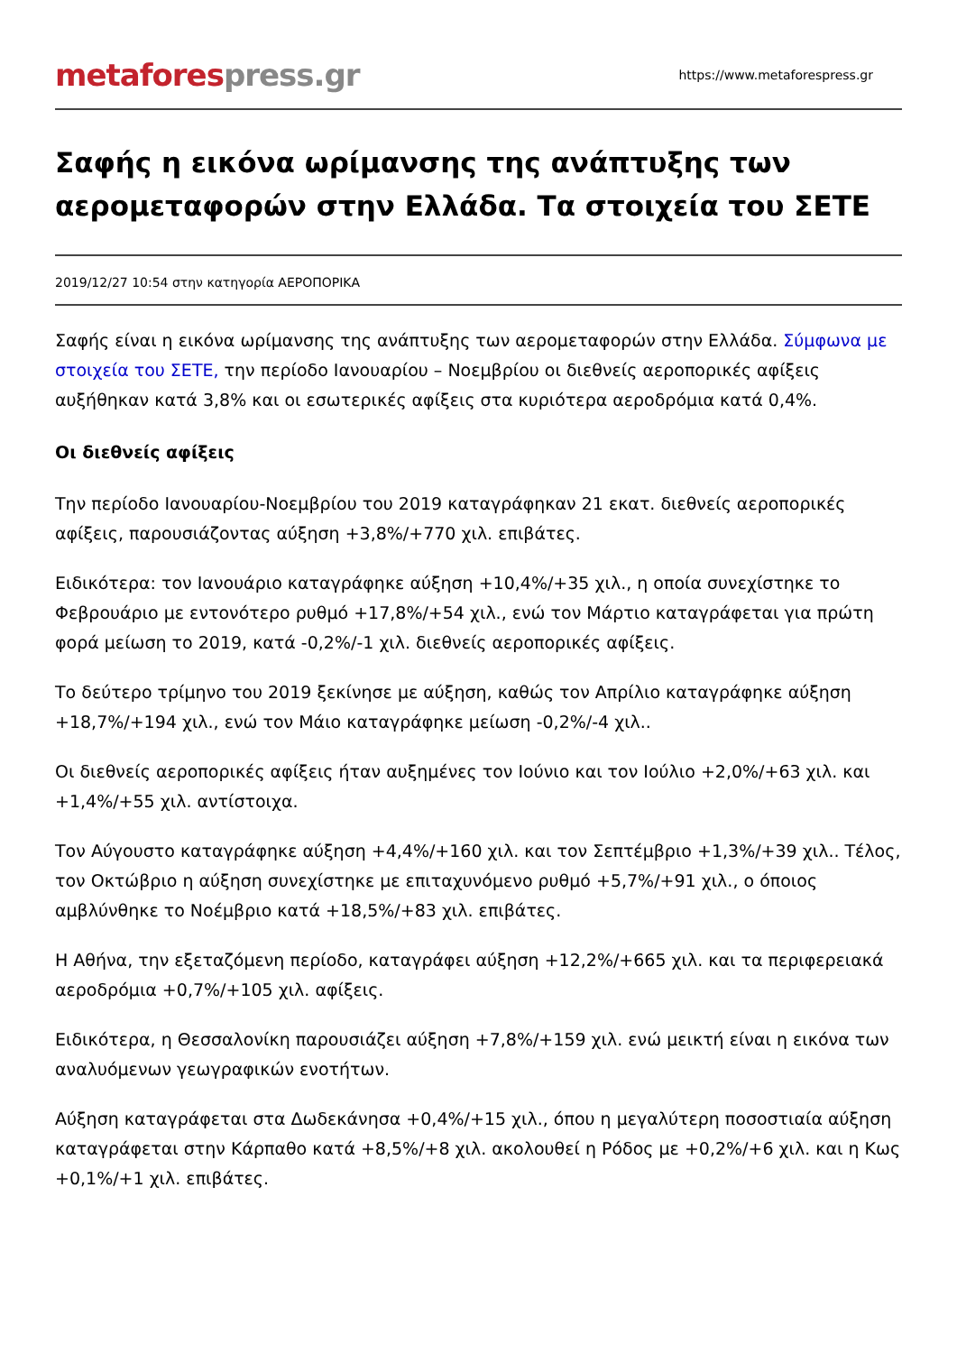metaforespress.gr
https://www.metaforespress.gr
Σαφής η εικόνα ωρίμανσης της ανάπτυξης των αερομεταφορών στην Ελλάδα. Τα στοιχεία του ΣΕΤΕ
2019/12/27 10:54 στην κατηγορία ΑΕΡΟΠΟΡΙΚΑ
Σαφής είναι η εικόνα ωρίμανσης της ανάπτυξης των αερομεταφορών στην Ελλάδα. Σύμφωνα με στοιχεία του ΣΕΤΕ, την περίοδο Ιανουαρίου – Νοεμβρίου οι διεθνείς αεροπορικές αφίξεις αυξήθηκαν κατά 3,8% και οι εσωτερικές αφίξεις στα κυριότερα αεροδρόμια κατά 0,4%.
Οι διεθνείς αφίξεις
Την περίοδο Ιανουαρίου-Νοεμβρίου του 2019 καταγράφηκαν 21 εκατ. διεθνείς αεροπορικές αφίξεις, παρουσιάζοντας αύξηση +3,8%/+770 χιλ. επιβάτες.
Ειδικότερα: τον Ιανουάριο καταγράφηκε αύξηση +10,4%/+35 χιλ., η οποία συνεχίστηκε το Φεβρουάριο με εντονότερο ρυθμό +17,8%/+54 χιλ., ενώ τον Μάρτιο καταγράφεται για πρώτη φορά μείωση το 2019, κατά -0,2%/-1 χιλ. διεθνείς αεροπορικές αφίξεις.
Το δεύτερο τρίμηνο του 2019 ξεκίνησε με αύξηση, καθώς τον Απρίλιο καταγράφηκε αύξηση +18,7%/+194 χιλ., ενώ τον Μάιο καταγράφηκε μείωση -0,2%/-4 χιλ..
Οι διεθνείς αεροπορικές αφίξεις ήταν αυξημένες τον Ιούνιο και τον Ιούλιο +2,0%/+63 χιλ. και +1,4%/+55 χιλ. αντίστοιχα.
Τον Αύγουστο καταγράφηκε αύξηση +4,4%/+160 χιλ. και τον Σεπτέμβριο +1,3%/+39 χιλ.. Τέλος, τον Οκτώβριο η αύξηση συνεχίστηκε με επιταχυνόμενο ρυθμό +5,7%/+91 χιλ., ο όποιος αμβλύνθηκε το Νοέμβριο κατά +18,5%/+83 χιλ. επιβάτες.
Η Αθήνα, την εξεταζόμενη περίοδο, καταγράφει αύξηση +12,2%/+665 χιλ. και τα περιφερειακά αεροδρόμια +0,7%/+105 χιλ. αφίξεις.
Ειδικότερα, η Θεσσαλονίκη παρουσιάζει αύξηση +7,8%/+159 χιλ. ενώ μεικτή είναι η εικόνα των αναλυόμενων γεωγραφικών ενοτήτων.
Αύξηση καταγράφεται στα Δωδεκάνησα +0,4%/+15 χιλ., όπου η μεγαλύτερη ποσοστιαία αύξηση καταγράφεται στην Κάρπαθο κατά +8,5%/+8 χιλ. ακολουθεί η Ρόδος με +0,2%/+6 χιλ. και η Κως +0,1%/+1 χιλ. επιβάτες.